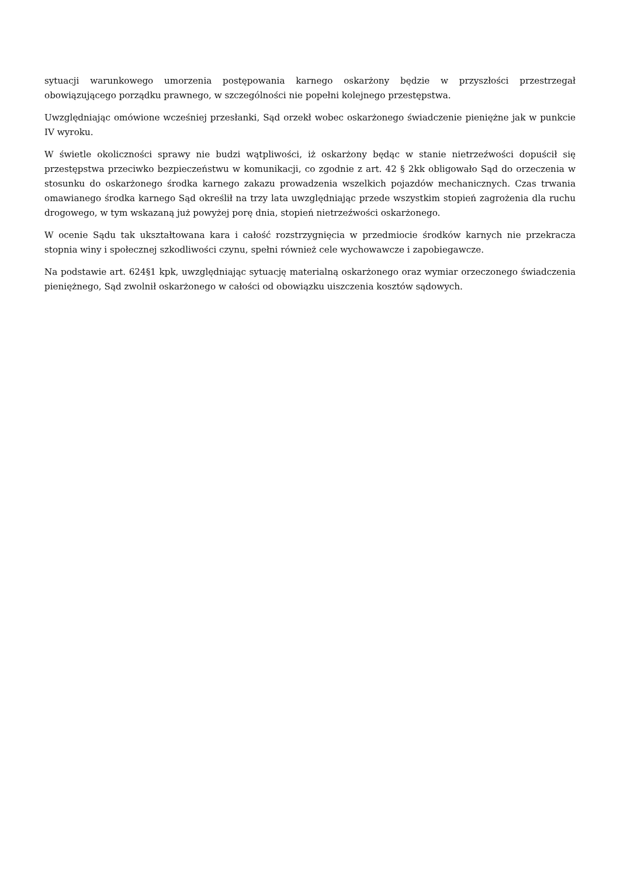sytuacji warunkowego umorzenia postępowania karnego oskarżony będzie w przyszłości przestrzegał obowiązującego porządku prawnego, w szczególności nie popełni kolejnego przestępstwa.
Uwzględniając omówione wcześniej przesłanki, Sąd orzekł wobec oskarżonego świadczenie pieniężne jak w punkcie IV wyroku.
W świetle okoliczności sprawy nie budzi wątpliwości, iż oskarżony będąc w stanie nietrzeźwości dopuścił się przestępstwa przeciwko bezpieczeństwu w komunikacji, co zgodnie z art. 42 § 2kk obligowało Sąd do orzeczenia w stosunku do oskarżonego środka karnego zakazu prowadzenia wszelkich pojazdów mechanicznych. Czas trwania omawianego środka karnego Sąd określił na trzy lata uwzględniając przede wszystkim stopień zagrożenia dla ruchu drogowego, w tym wskazaną już powyżej porę dnia, stopień nietrzeźwości oskarżonego.
W ocenie Sądu tak ukształtowana kara i całość rozstrzygnięcia w przedmiocie środków karnych nie przekracza stopnia winy i społecznej szkodliwości czynu, spełni również cele wychowawcze i zapobiegawcze.
Na podstawie art. 624§1 kpk, uwzględniając sytuację materialną oskarżonego oraz wymiar orzeczonego świadczenia pieniężnego, Sąd zwolnił oskarżonego w całości od obowiązku uiszczenia kosztów sądowych.